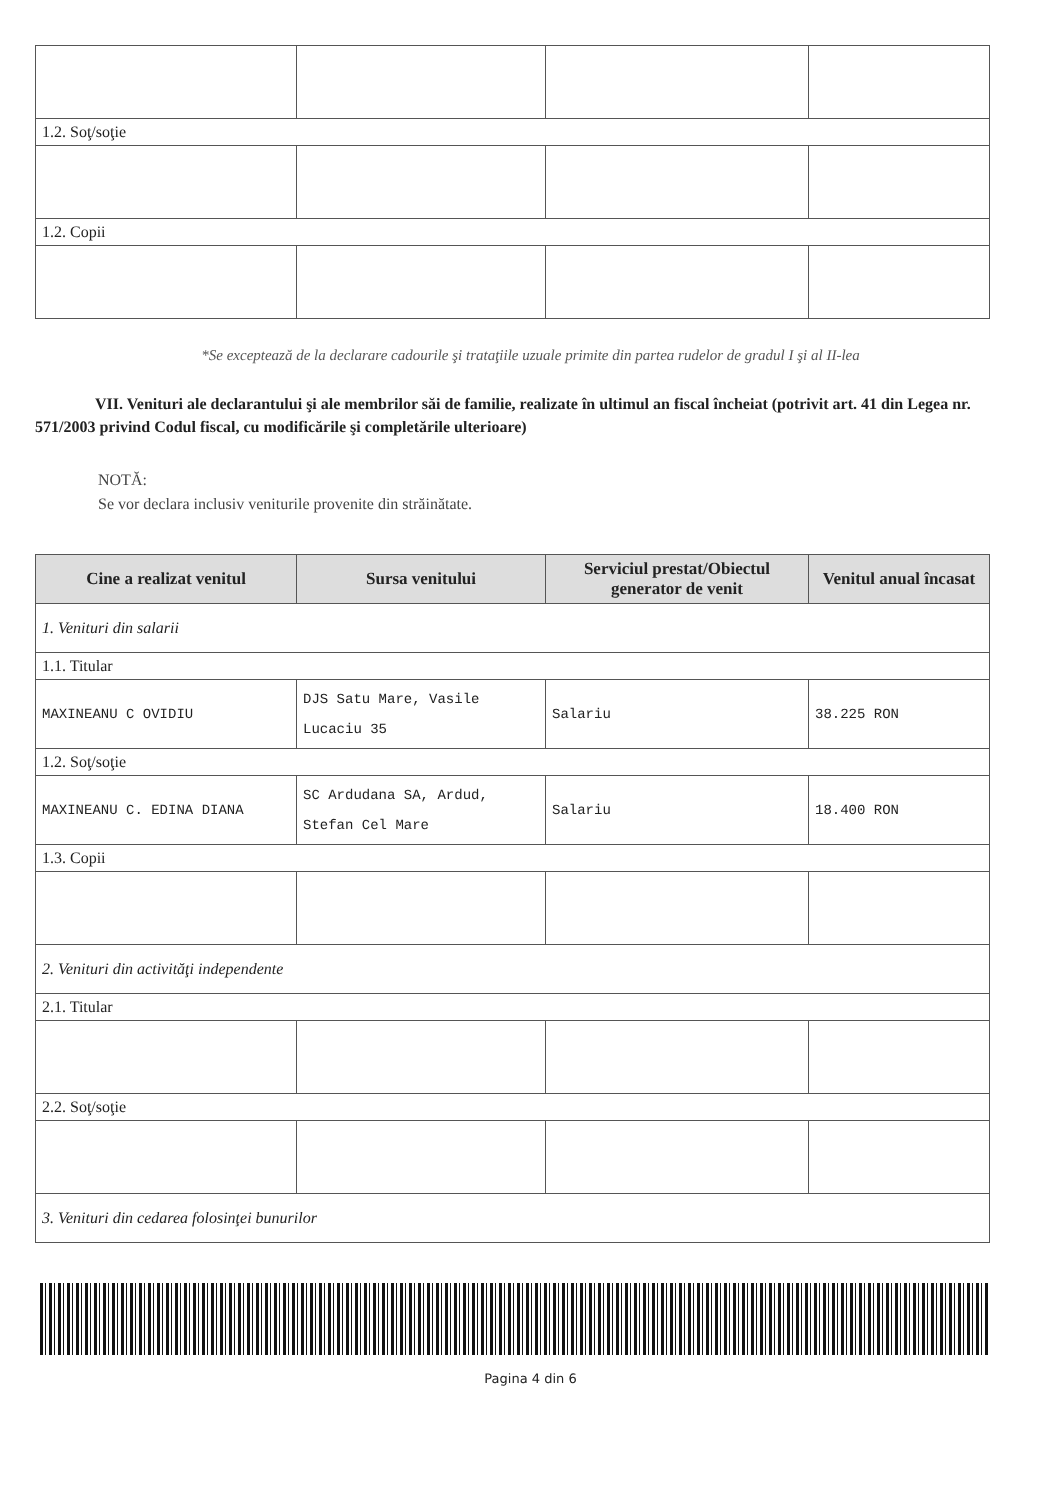| 1.2. Soţ/soţie | | | |
| 1.2. Copii | | | |
*Se exceptează de la declarare cadourile şi trataţiile uzuale primite din partea rudelor de gradul I şi al II-lea
VII. Venituri ale declarantului şi ale membrilor săi de familie, realizate în ultimul an fiscal încheiat (potrivit art. 41 din Legea nr. 571/2003 privind Codul fiscal, cu modificările şi completările ulterioare)
NOTĂ:
Se vor declara inclusiv veniturile provenite din străinătate.
| Cine a realizat venitul | Sursa venitului | Serviciul prestat/Obiectul generator de venit | Venitul anual încasat |
| --- | --- | --- | --- |
| 1. Venituri din salarii | | | |
| 1.1. Titular | | | |
| MAXINEANU C OVIDIU | DJS Satu Mare, Vasile Lucaciu 35 | Salariu | 38.225 RON |
| 1.2. Soţ/soţie | | | |
| MAXINEANU C. EDINA DIANA | SC Ardudana SA, Ardud, Stefan Cel Mare | Salariu | 18.400 RON |
| 1.3. Copii | | | |
| 2. Venituri din activităţi independente | | | |
| 2.1. Titular | | | |
| 2.2. Soţ/soţie | | | |
| 3. Venituri din cedarea folosinţei bunurilor | | | |
Pagina 4 din 6